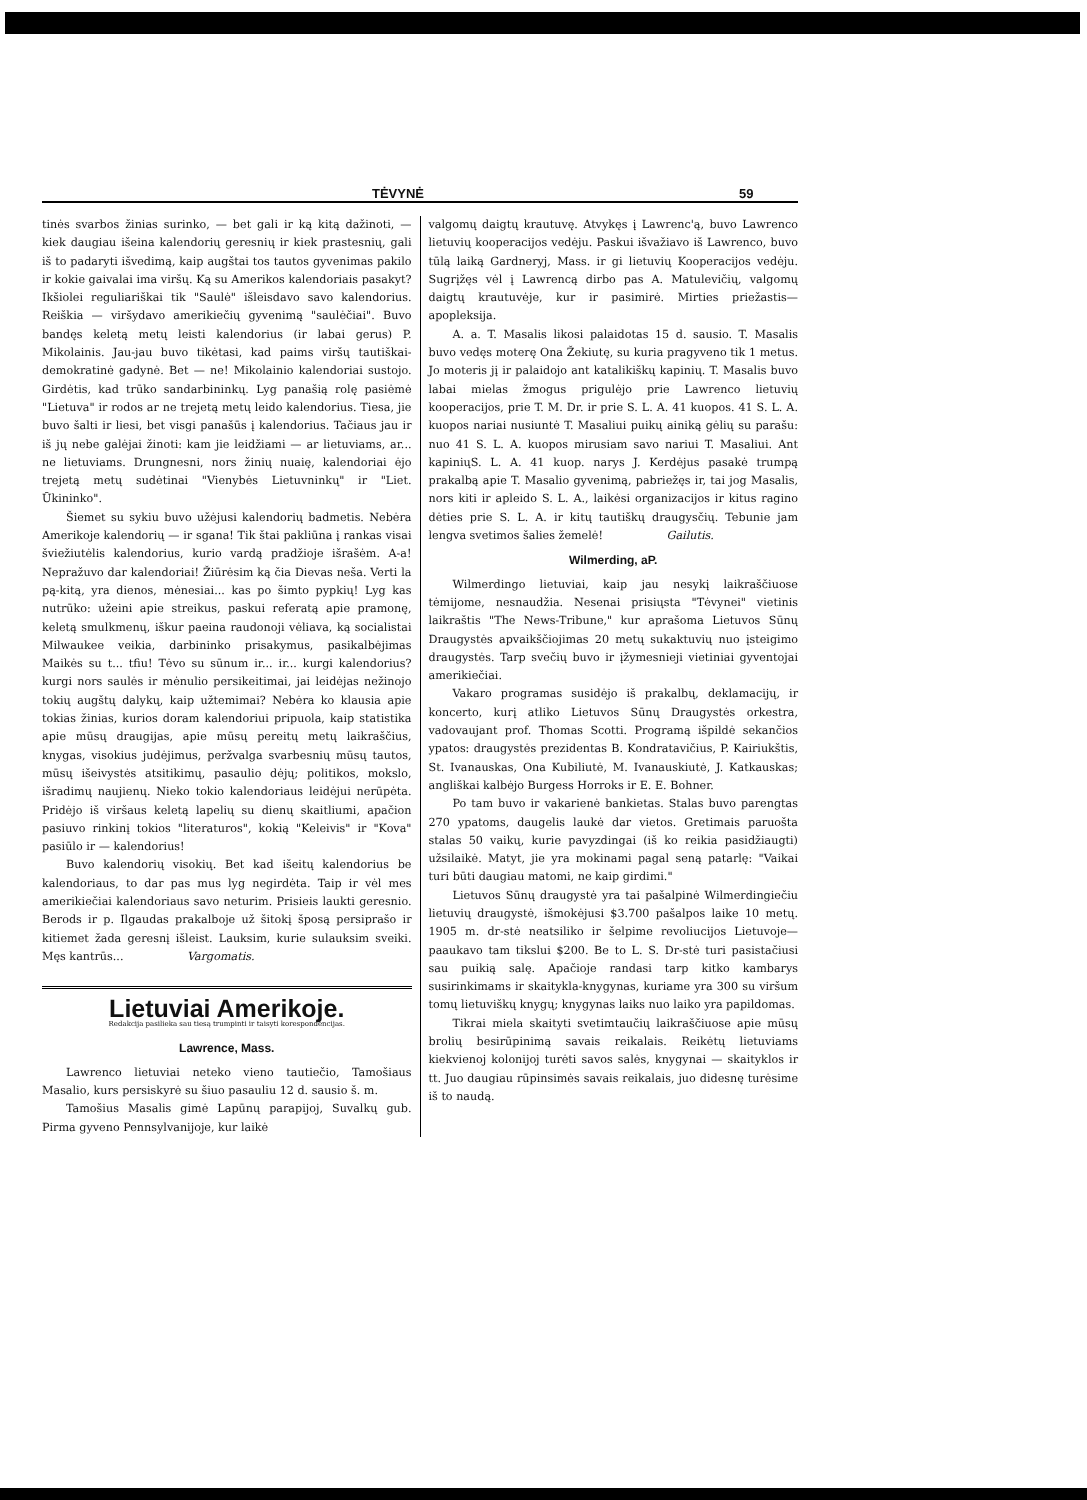TĖVYNĖ 59
tinės svarbos žinias surinko, — bet gali ir ką kitą dažinoti, — kiek daugiau išeina kalendorių geresnių ir kiek prastesnių, gali iš to padaryti išvedimą, kaip augštai tos tautos gyvenimas pakilo ir kokie gaivalai ima viršų. Ką su Amerikos kalendoriais pasakyt? Ikšiolei reguliariškai tik "Saulė" išleisdavo savo kalendorius. Reiškia — viršydavo amerikiečių gyvenimą "saulėčiai". Buvo bandęs keletą metų leisti kalendorius (ir labai gerus) P. Mikolainis. Jau-jau buvo tikėtasi, kad paims viršų tautiškai-demokratinė gadynė. Bet — ne! Mikolainio kalendoriai sustojo. Girdėtis, kad trūko sandarbininkų. Lyg panašią rolę pasiėmė "Lietuva" ir rodos ar ne trejetą metų leido kalendorius. Tiesa, jie buvo šalti ir liesi, bet visgi panašūs į kalendorius. Tačiaus jau ir iš jų nebe galėjai žinoti: kam jie leidžiami — ar lietuviams, ar... ne lietuviams. Drungnesni, nors žinių nuaię, kalendoriai ėjo trejetą metų sudėtinai "Vienybės Lietuvninkų" ir "Liet. Ūkininko".
Šiemet su sykiu buvo užėjusi kalendorių badmetis. Nebėra Amerikoje kalendorių — ir sgana! Tik štai pakliūna į rankas visai šviežiutėlis kalendorius, kurio vardą pradžioje išrašėm. A-a! Nepražuvo dar kalendoriai! Žiūrėsim ką čia Dievas neša. Verti la pą-kitą, yra dienos, mėnesiai... kas po šimto pypkių! Lyg kas nutrūko: užeini apie streikus, paskui referatą apie pramonę, keletą smulkmenų, iškur paeina raudonoji vėliava, ką socialistai Milwaukee veikia, darbininko prisakymus, pasikalbėjimas Maikės su t... tfiu! Tėvo su sūnum ir... ir... kurgi kalendorius? kurgi nors saulės ir mėnulio persikeitimai, jai leidėjas nežinojo tokių augštų dalykų, kaip užtemimai? Nebėra ko klausia apie tokias žinias, kurios doram kalendoriui pripuola, kaip statistika apie mūsų draugijas, apie mūsų pereitų metų laikraščius, knygas, visokius judėjimus, peržvalga svarbesnių mūsų tautos, mūsų išeivystės atsitikimų, pasaulio dėjų; politikos, mokslo, išradimų naujienų. Nieko tokio kalendoriaus leidėjui nerūpėta. Pridėjo iš viršaus keletą lapelių su dienų skaitliumi, apačion pasiuvo rinkinį tokios "literaturos", kokią "Keleivis" ir "Kova" pasiūlo ir — kalendorius!
Buvo kalendorių visokių. Bet kad išeitų kalendorius be kalendoriaus, to dar pas mus lyg negirdėta. Taip ir vėl mes amerikiečiai kalendoriaus savo neturim. Prisieis laukti geresnio. Berods ir p. Ilgaudas prakalboje už šitokį šposą persiprašo ir kitiemet žada geresnį išleist. Lauksim, kurie sulauksim sveiki. Męs kantrūs... Vargomatis.
Lietuviai Amerikoje.
Redakcija pasilieka sau tiesą trumpinti ir taisyti korespondencijas.
Lawrence, Mass.
Lawrenco lietuviai neteko vieno tautiečio, Tamošiaus Masalio, kurs persiskyrė su šiuo pasauliu 12 d. sausio š. m.
Tamošius Masalis gimė Lapūnų parapijoj, Suvalkų gub. Pirma gyveno Pennsylvanijoje, kur laikė
valgomų daigtų krautuvę. Atvykęs į Lawrenc'ą, buvo Lawrenco lietuvių kooperacijos vedėju. Paskui išvažiavo iš Lawrenco, buvo tūlą laiką Gardneryj, Mass. ir gi lietuvių Kooperacijos vedėju. Sugrįžęs vėl į Lawrencą dirbo pas A. Matulevičių, valgomų daigtų krautuvėje, kur ir pasimirė. Mirties priežastis—apopleksija.
A. a. T. Masalis likosi palaidotas 15 d. sausio. T. Masalis buvo vedęs moterę Ona Žekiutę, su kuria pragyveno tik 1 metus. Jo moteris jį ir palaidojo ant katalikiškų kapinių. T. Masalis buvo labai mielas žmogus prigulėjo prie Lawrenco lietuvių kooperacijos, prie T. M. Dr. ir prie S. L. A. 41 kuopos. 41 S. L. A. kuopos nariai nusiuntė T. Masaliui puikų ainiką gėlių su parašu: nuo 41 S. L. A. kuopos mirusiam savo nariui T. Masaliui. Ant kapiniųS. L. A. 41 kuop. narys J. Kerdėjus pasakė trumpą prakalbą apie T. Masalio gyvenimą, pabriežęs ir, tai jog Masalis, nors kiti ir apleido S. L. A., laikėsi organizacijos ir kitus ragino dėties prie S. L. A. ir kitų tautiškų draugysčių. Tebunie jam lengva svetimos šalies žemelė! Gailutis.
Wilmerding, aP.
Wilmerdingo lietuviai, kaip jau nesykį laikraščiuose tėmijome, nesnaudžia. Nesenai prisiųsta "Tėvynei" vietinis laikraštis "The News-Tribune," kur aprašoma Lietuvos Sūnų Draugystės apvaikščiojimas 20 metų sukaktuvių nuo įsteigimo draugystės. Tarp svečių buvo ir įžymesnieji vietiniai gyventojai amerikiečiai.
Vakaro programas susidėjo iš prakalbų, deklamacijų, ir koncerto, kurį atliko Lietuvos Sūnų Draugystės orkestra, vadovaujant prof. Thomas Scotti. Programą išpildė sekančios ypatos: draugystės prezidentas B. Kondratavičius, P. Kairiukštis, St. Ivanauskas, Ona Kubiliutė, M. Ivanauskiutė, J. Katkauskas; angliškai kalbėjo Burgess Horroks ir E. E. Bohner.
Po tam buvo ir vakarienė bankietas. Stalas buvo parengtas 270 ypatoms, daugelis laukė dar vietos. Gretimais paruošta stalas 50 vaikų, kurie pavyzdingai (iš ko reikia pasidžiaugti) užsilaikė. Matyt, jie yra mokinami pagal seną patarlę: "Vaikai turi būti daugiau matomi, ne kaip girdimi."
Lietuvos Sūnų draugystė yra tai pašalpinė Wilmerdingiečiu lietuvių draugystė, išmokėjusi $3.700 pašalpos laike 10 metų. 1905 m. dr-stė neatsiliko ir šelpime revoliucijos Lietuvoje—paaukavo tam tikslui $200. Be to L. S. Dr-stė turi pasistačiusi sau puikią salę. Apačioje randasi tarp kitko kambarys susirinkimams ir skaitykla-knygynas, kuriame yra 300 su viršum tomų lietuviškų knygų; knygynas laiks nuo laiko yra papildomas.
Tikrai miela skaityti svetimtaučių laikraščiuose apie mūsų brolių besirūpinimą savais reikalais. Reikėtų lietuviams kiekvienoj kolonijoj turėti savos salės, knygynai — skaityklos ir tt. Juo daugiau rūpinsimės savais reikalais, juo didesnę turėsime iš to naudą.